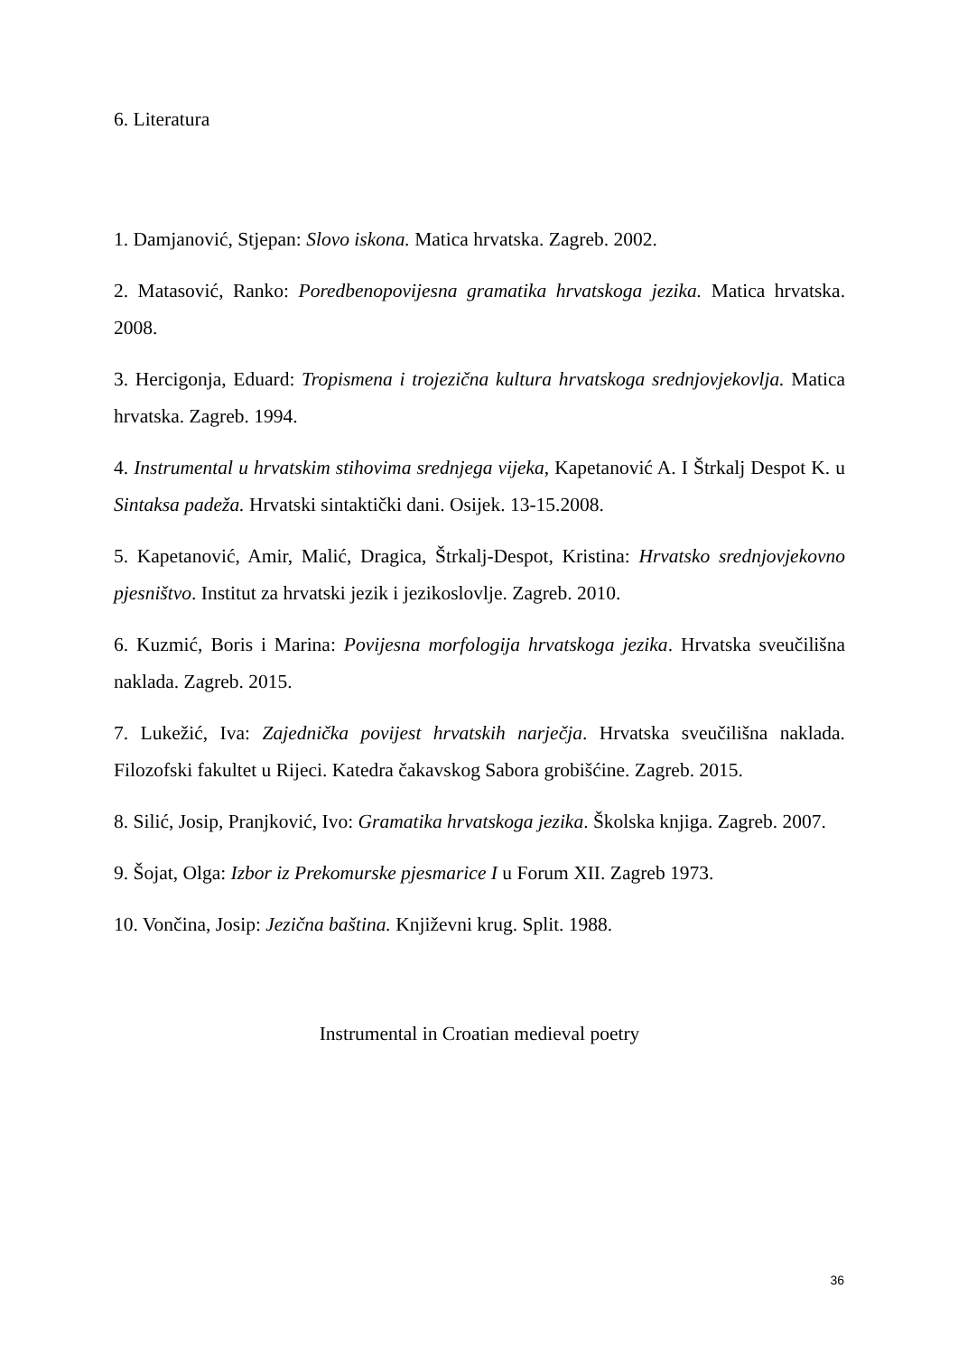6. Literatura
1. Damjanović, Stjepan: Slovo iskona. Matica hrvatska. Zagreb. 2002.
2. Matasović, Ranko: Poredbenopovijesna gramatika hrvatskoga jezika. Matica hrvatska. 2008.
3. Hercigonja, Eduard: Tropismena i trojezična kultura hrvatskoga srednjovjekovlja. Matica hrvatska. Zagreb. 1994.
4. Instrumental u hrvatskim stihovima srednjega vijeka, Kapetanović A. I Štrkalj Despot K. u Sintaksa padeža. Hrvatski sintaktički dani. Osijek. 13-15.2008.
5. Kapetanović, Amir, Malić, Dragica, Štrkalj-Despot, Kristina: Hrvatsko srednjovjekovno pjesništvo. Institut za hrvatski jezik i jezikoslovlje. Zagreb. 2010.
6. Kuzmić, Boris i Marina: Povijesna morfologija hrvatskoga jezika. Hrvatska sveučilišna naklada. Zagreb. 2015.
7. Lukežić, Iva: Zajednička povijest hrvatskih narječja. Hrvatska sveučilišna naklada. Filozofski fakultet u Rijeci. Katedra čakavskog Sabora grobišćine. Zagreb. 2015.
8. Silić, Josip, Pranjković, Ivo: Gramatika hrvatskoga jezika. Školska knjiga. Zagreb. 2007.
9. Šojat, Olga: Izbor iz Prekomurske pjesmarice I u Forum XII. Zagreb 1973.
10. Vončina, Josip: Jezična baština. Književni krug. Split. 1988.
Instrumental in Croatian medieval poetry
36